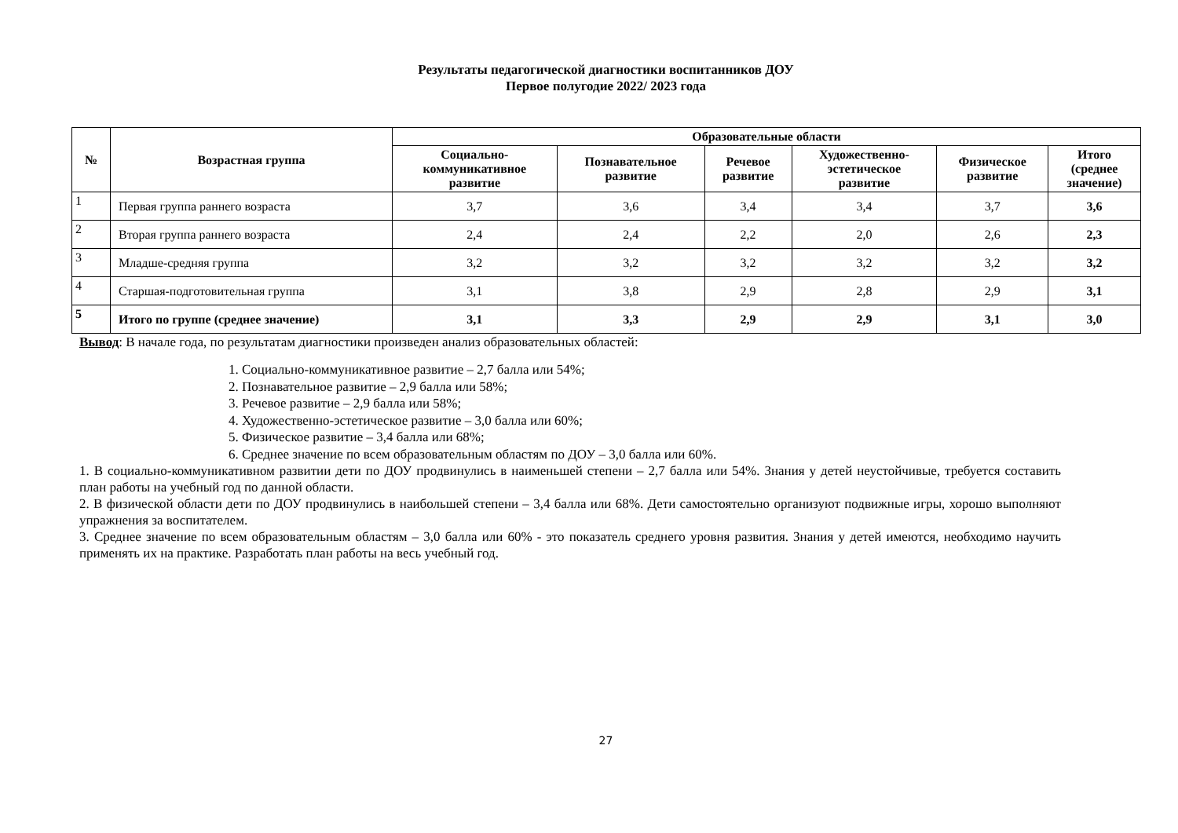Результаты педагогической диагностики воспитанников ДОУ
Первое полугодие 2022/ 2023 года
| № | Возрастная группа | Образовательные области | | | | | |
| --- | --- | --- | --- | --- | --- | --- | --- |
| | | Социально- коммуникативное развитие | Познавательное развитие | Речевое развитие | Художественно- эстетическое развитие | Физическое развитие | Итого (среднее значение) |
| 1 | Первая группа раннего возраста | 3,7 | 3,6 | 3,4 | 3,4 | 3,7 | 3,6 |
| 2 | Вторая группа раннего возраста | 2,4 | 2,4 | 2,2 | 2,0 | 2,6 | 2,3 |
| 3 | Младше-средняя группа | 3,2 | 3,2 | 3,2 | 3,2 | 3,2 | 3,2 |
| 4 | Старшая-подготовительная группа | 3,1 | 3,8 | 2,9 | 2,8 | 2,9 | 3,1 |
| 5 | Итого по группе (среднее значение) | 3,1 | 3,3 | 2,9 | 2,9 | 3,1 | 3,0 |
Вывод: В начале года, по результатам диагностики произведен анализ образовательных областей:
1. Социально-коммуникативное развитие – 2,7 балла или 54%;
2. Познавательное развитие – 2,9 балла или 58%;
3. Речевое развитие – 2,9 балла или 58%;
4. Художественно-эстетическое развитие – 3,0 балла или 60%;
5. Физическое развитие – 3,4 балла или 68%;
6. Среднее значение по всем образовательным областям по ДОУ – 3,0 балла или 60%.
1. В социально-коммуникативном развитии дети по ДОУ продвинулись в наименьшей степени – 2,7 балла или 54%. Знания у детей неустойчивые, требуется составить план работы на учебный год по данной области.
2. В физической области дети по ДОУ продвинулись в наибольшей степени – 3,4 балла или 68%. Дети самостоятельно организуют подвижные игры, хорошо выполняют упражнения за воспитателем.
3. Среднее значение по всем образовательным областям – 3,0 балла или 60% - это показатель среднего уровня развития. Знания у детей имеются, необходимо научить применять их на практике. Разработать план работы на весь учебный год.
27